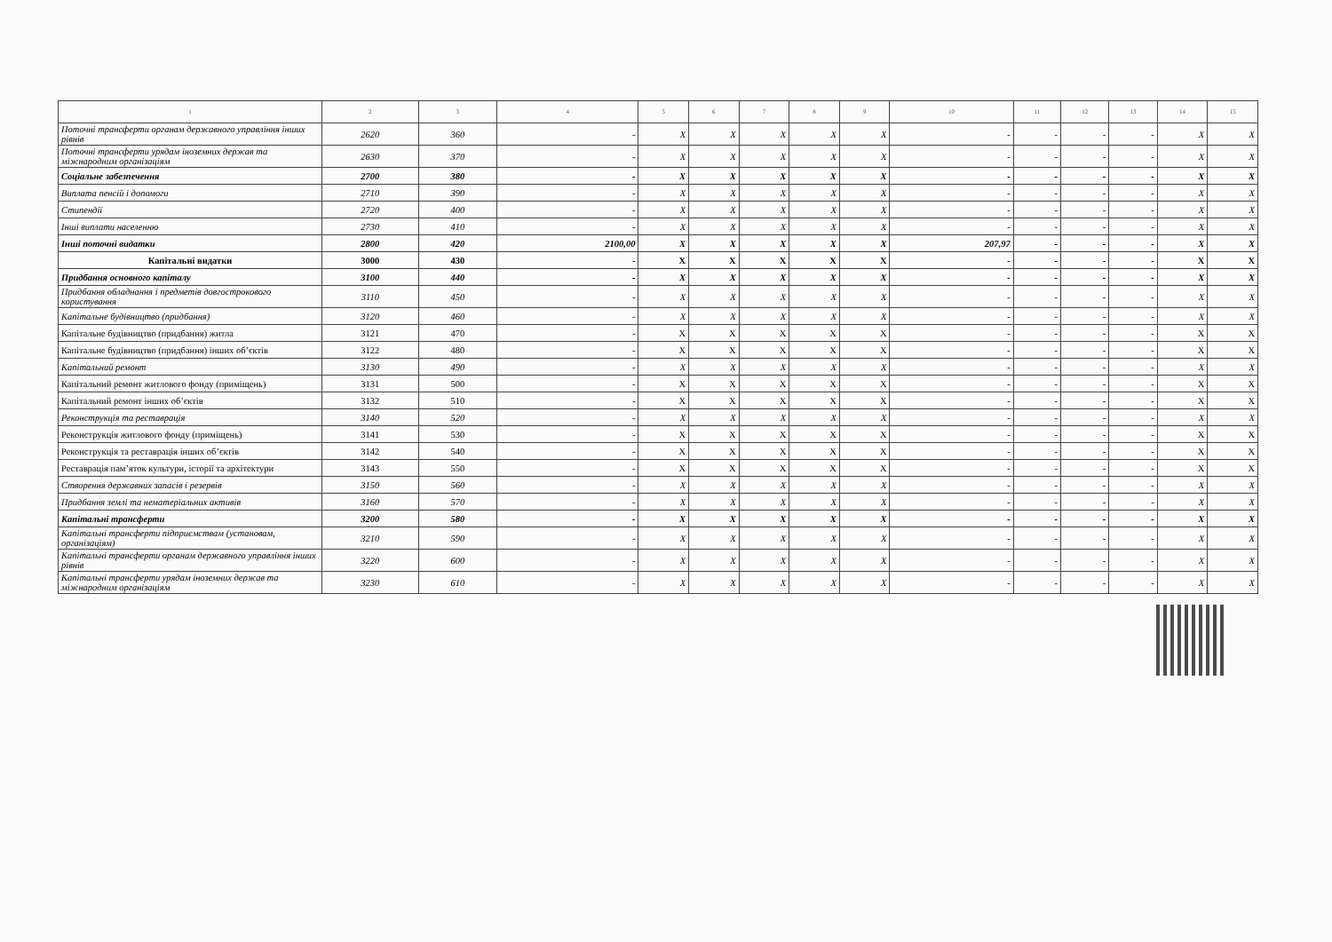| 1 | 2 | 3 | 4 | 5 | 6 | 7 | 8 | 9 | 10 | 11 | 12 | 13 | 14 | 15 |
| --- | --- | --- | --- | --- | --- | --- | --- | --- | --- | --- | --- | --- | --- | --- |
| Поточні трансферти органам державного управління інших рівнів | 2620 | 360 | - | X | X | X | X | X | - | - | - | - | X | X |
| Поточні трансферти урядам іноземних держав та міжнародним організаціям | 2630 | 370 | - | X | X | X | X | X | - | - | - | - | X | X |
| Соціальне забезпечення | 2700 | 380 | - | X | X | X | X | X | - | - | - | - | X | X |
| Виплата пенсій і допомоги | 2710 | 390 | - | X | X | X | X | X | - | - | - | - | X | X |
| Стипендії | 2720 | 400 | - | X | X | X | X | X | - | - | - | - | X | X |
| Інші виплати населенню | 2730 | 410 | - | X | X | X | X | X | - | - | - | - | X | X |
| Інші поточні видатки | 2800 | 420 | 2100,00 | X | X | X | X | X | 207,97 | - | - | - | X | X |
| Капітальні видатки | 3000 | 430 | - | X | X | X | X | X | - | - | - | - | X | X |
| Придбання основного капіталу | 3100 | 440 | - | X | X | X | X | X | - | - | - | - | X | X |
| Придбання обладнання і предметів довгострокового користування | 3110 | 450 | - | X | X | X | X | X | - | - | - | - | X | X |
| Капітальне будівництво (придбання) | 3120 | 460 | - | X | X | X | X | X | - | - | - | - | X | X |
| Капітальне будівництво (придбання) житла | 3121 | 470 | - | X | X | X | X | X | - | - | - | - | X | X |
| Капітальне будівництво (придбання) інших об’єктів | 3122 | 480 | - | X | X | X | X | X | - | - | - | - | X | X |
| Капітальний ремонт | 3130 | 490 | - | X | X | X | X | X | - | - | - | - | X | X |
| Капітальний ремонт житлового фонду (приміщень) | 3131 | 500 | - | X | X | X | X | X | - | - | - | - | X | X |
| Капітальний ремонт інших об’єктів | 3132 | 510 | - | X | X | X | X | X | - | - | - | - | X | X |
| Реконструкція та реставрація | 3140 | 520 | - | X | X | X | X | X | - | - | - | - | X | X |
| Реконструкція житлового фонду (приміщень) | 3141 | 530 | - | X | X | X | X | X | - | - | - | - | X | X |
| Реконструкція та реставрація інших об’єктів | 3142 | 540 | - | X | X | X | X | X | - | - | - | - | X | X |
| Реставрація пам’яток культури, історії та архітектури | 3143 | 550 | - | X | X | X | X | X | - | - | - | - | X | X |
| Створення державних запасів і резервів | 3150 | 560 | - | X | X | X | X | X | - | - | - | - | X | X |
| Придбання землі та нематеріальних активів | 3160 | 570 | - | X | X | X | X | X | - | - | - | - | X | X |
| Капітальні трансферти | 3200 | 580 | - | X | X | X | X | X | - | - | - | - | X | X |
| Капітальні трансферти підприємствам (установам, організаціям) | 3210 | 590 | - | X | X | X | X | X | - | - | - | - | X | X |
| Капітальні трансферти органам державного управління інших рівнів | 3220 | 600 | - | X | X | X | X | X | - | - | - | - | X | X |
| Капітальні трансферти урядам іноземних держав та міжнародним організаціям | 3230 | 610 | - | X | X | X | X | X | - | - | - | - | X | X |